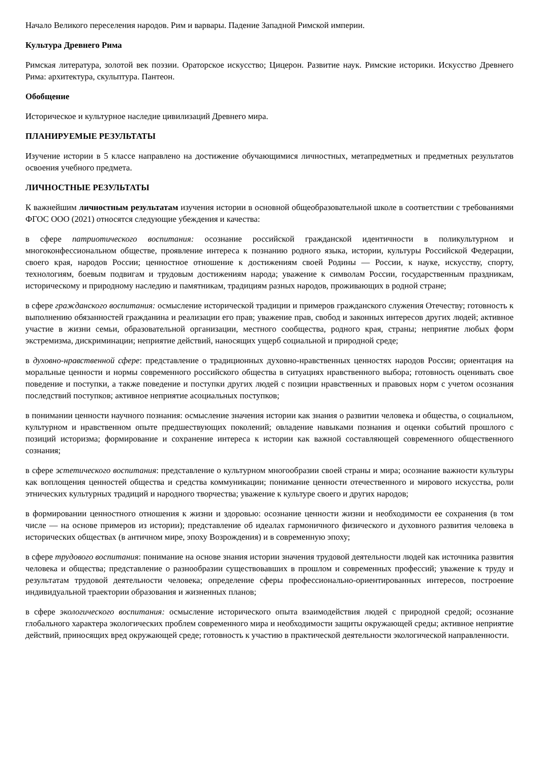Начало Великого переселения народов. Рим и варвары. Падение Западной Римской империи.
Культура Древнего Рима
Римская литература, золотой век поэзии. Ораторское искусство; Цицерон. Развитие наук. Римские историки. Искусство Древнего Рима: архитектура, скульптура. Пантеон.
Обобщение
Историческое и культурное наследие цивилизаций Древнего мира.
ПЛАНИРУЕМЫЕ РЕЗУЛЬТАТЫ
Изучение истории в 5 классе направлено на достижение обучающимися личностных, метапредметных и предметных результатов освоения учебного предмета.
ЛИЧНОСТНЫЕ РЕЗУЛЬТАТЫ
К важнейшим личностным результатам изучения истории в основной общеобразовательной школе в соответствии с требованиями ФГОС ООО (2021) относятся следующие убеждения и качества:
в сфере патриотического воспитания: осознание российской гражданской идентичности в поликультурном и многоконфессиональном обществе, проявление интереса к познанию родного языка, истории, культуры Российской Федерации, своего края, народов России; ценностное отношение к достижениям своей Родины — России, к науке, искусству, спорту, технологиям, боевым подвигам и трудовым достижениям народа; уважение к символам России, государственным праздникам, историческому и природному наследию и памятникам, традициям разных народов, проживающих в родной стране;
в сфере гражданского воспитания: осмысление исторической традиции и примеров гражданского служения Отечеству; готовность к выполнению обязанностей гражданина и реализации его прав; уважение прав, свобод и законных интересов других людей; активное участие в жизни семьи, образовательной организации, местного сообщества, родного края, страны; неприятие любых форм экстремизма, дискриминации; неприятие действий, наносящих ущерб социальной и природной среде;
в духовно-нравственной сфере: представление о традиционных духовно-нравственных ценностях народов России; ориентация на моральные ценности и нормы современного российского общества в ситуациях нравственного выбора; готовность оценивать свое поведение и поступки, а также поведение и поступки других людей с позиции нравственных и правовых норм с учетом осознания последствий поступков; активное неприятие асоциальных поступков;
в понимании ценности научного познания: осмысление значения истории как знания о развитии человека и общества, о социальном, культурном и нравственном опыте предшествующих поколений; овладение навыками познания и оценки событий прошлого с позиций историзма; формирование и сохранение интереса к истории как важной составляющей современного общественного сознания;
в сфере эстетического воспитания: представление о культурном многообразии своей страны и мира; осознание важности культуры как воплощения ценностей общества и средства коммуникации; понимание ценности отечественного и мирового искусства, роли этнических культурных традиций и народного творчества; уважение к культуре своего и других народов;
в формировании ценностного отношения к жизни и здоровью: осознание ценности жизни и необходимости ее сохранения (в том числе — на основе примеров из истории); представление об идеалах гармоничного физического и духовного развития человека в исторических обществах (в античном мире, эпоху Возрождения) и в современную эпоху;
в сфере трудового воспитания: понимание на основе знания истории значения трудовой деятельности людей как источника развития человека и общества; представление о разнообразии существовавших в прошлом и современных профессий; уважение к труду и результатам трудовой деятельности человека; определение сферы профессионально-ориентированных интересов, построение индивидуальной траектории образования и жизненных планов;
в сфере экологического воспитания: осмысление исторического опыта взаимодействия людей с природной средой; осознание глобального характера экологических проблем современного мира и необходимости защиты окружающей среды; активное неприятие действий, приносящих вред окружающей среде; готовность к участию в практической деятельности экологической направленности.